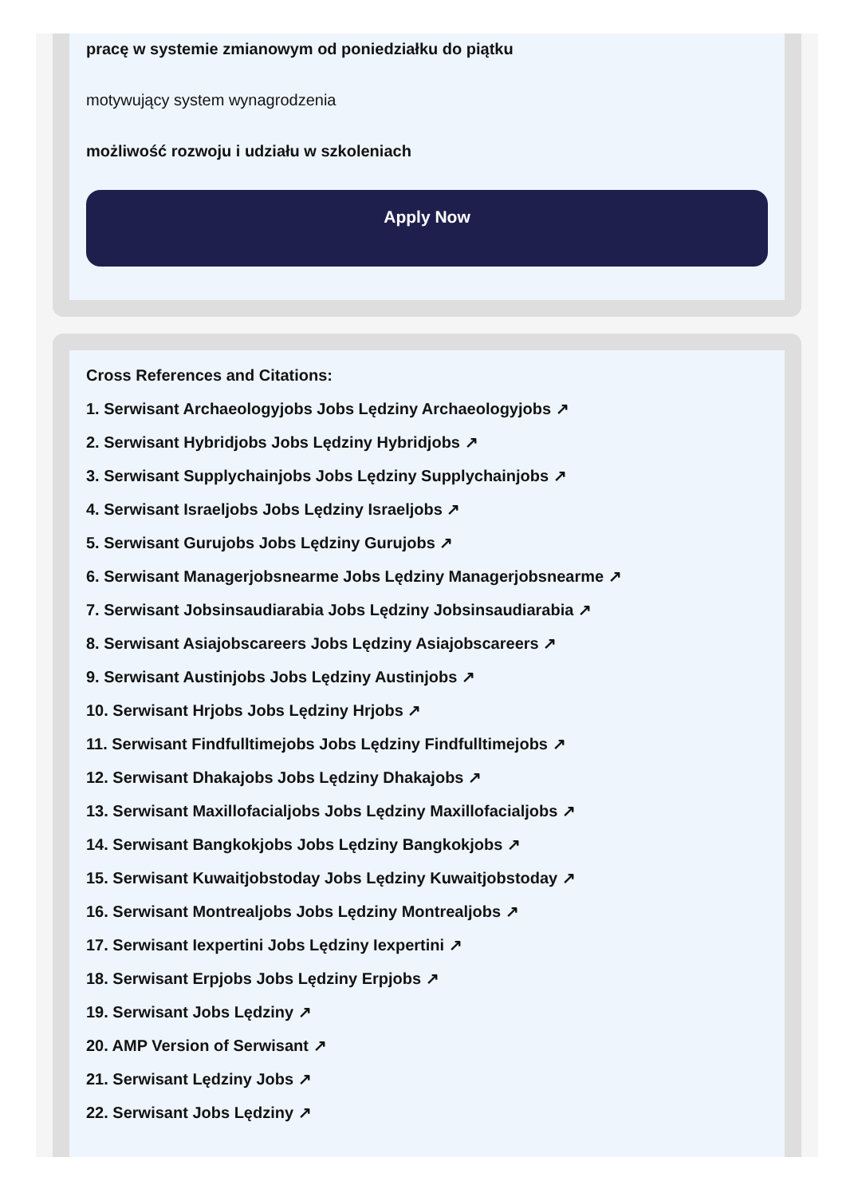pracę w systemie zmianowym od poniedziałku do piątku
motywujący system wynagrodzenia
możliwość rozwoju i udziału w szkoleniach
Apply Now
Cross References and Citations:
1. Serwisant Archaeologyjobs Jobs Lędziny Archaeologyjobs ↗
2. Serwisant Hybridjobs Jobs Lędziny Hybridjobs ↗
3. Serwisant Supplychainjobs Jobs Lędziny Supplychainjobs ↗
4. Serwisant Israeljobs Jobs Lędziny Israeljobs ↗
5. Serwisant Gurujobs Jobs Lędziny Gurujobs ↗
6. Serwisant Managerjobsnearme Jobs Lędziny Managerjobsnearme ↗
7. Serwisant Jobsinsaudiarabia Jobs Lędziny Jobsinsaudiarabia ↗
8. Serwisant Asiajobscareers Jobs Lędziny Asiajobscareers ↗
9. Serwisant Austinjobs Jobs Lędziny Austinjobs ↗
10. Serwisant Hrjobs Jobs Lędziny Hrjobs ↗
11. Serwisant Findfulltimejobs Jobs Lędziny Findfulltimejobs ↗
12. Serwisant Dhakajobs Jobs Lędziny Dhakajobs ↗
13. Serwisant Maxillofacialjobs Jobs Lędziny Maxillofacialjobs ↗
14. Serwisant Bangkokjobs Jobs Lędziny Bangkokjobs ↗
15. Serwisant Kuwaitjobstoday Jobs Lędziny Kuwaitjobstoday ↗
16. Serwisant Montrealjobs Jobs Lędziny Montrealjobs ↗
17. Serwisant Iexpertini Jobs Lędziny Iexpertini ↗
18. Serwisant Erpjobs Jobs Lędziny Erpjobs ↗
19. Serwisant Jobs Lędziny ↗
20. AMP Version of Serwisant ↗
21. Serwisant Lędziny Jobs ↗
22. Serwisant Jobs Lędziny ↗